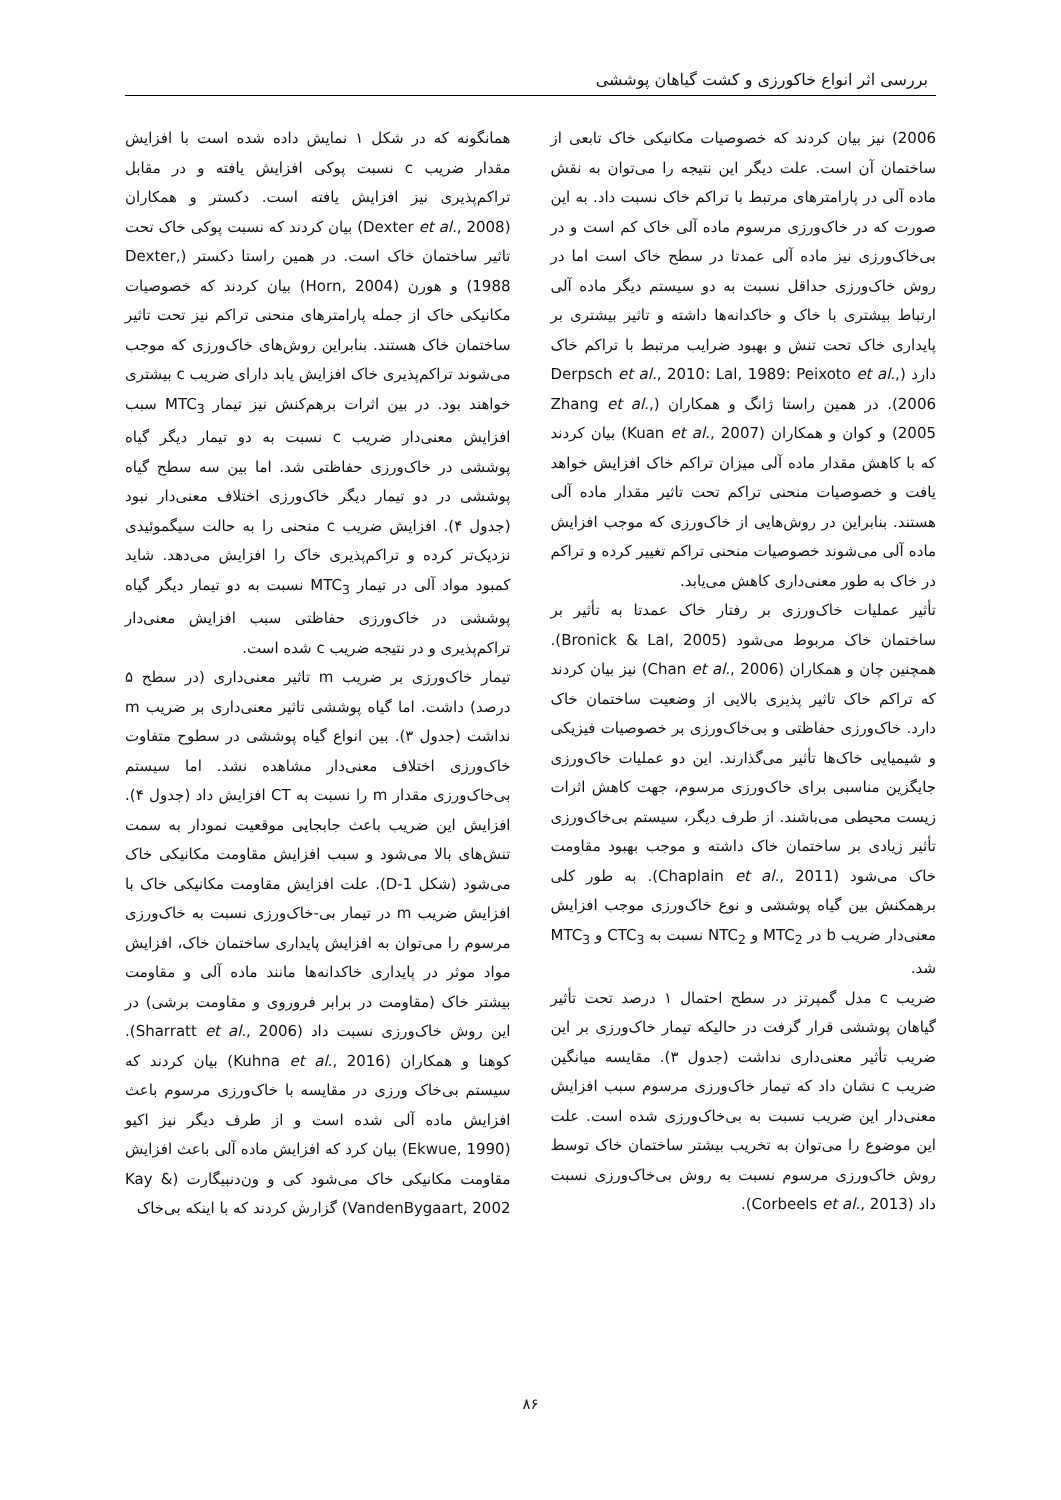بررسی اثر انواع خاکورزی و کشت گیاهان پوششی
2006) نیز بیان کردند که خصوصیات مکانیکی خاک تابعی از ساختمان آن است. علت دیگر این نتیجه را می‌توان به نقش ماده آلی در پارامترهای مرتبط با تراکم خاک نسبت داد. به این صورت که در خاک‌ورزی مرسوم ماده آلی خاک کم است و در بی‌خاک‌ورزی نیز ماده آلی عمدتا در سطح خاک است اما در روش خاک‌ورزی حداقل نسبت به دو سیستم دیگر ماده آلی ارتباط بیشتری با خاک و خاکدانه‌ها داشته و تاثیر بیشتری بر پایداری خاک تحت تنش و بهبود ضرایب مرتبط با تراکم خاک دارد (Derpsch et al., 2010: Lal, 1989: Peixoto et al., 2006). در همین راستا ژانگ و همکاران (Zhang et al., 2005) و کوان و همکاران (Kuan et al., 2007) بیان کردند که با کاهش مقدار ماده آلی میزان تراکم خاک افزایش خواهد یافت و خصوصیات منحنی تراکم تحت تاثیر مقدار ماده آلی هستند. بنابراین در روش‌هایی از خاک‌ورزی که موجب افزایش ماده آلی می‌شوند خصوصیات منحنی تراکم تغییر کرده و تراکم در خاک به طور معنی‌داری کاهش می‌یابد.
تأثیر عملیات خاک‌ورزی بر رفتار خاک عمدتا به تأثیر بر ساختمان خاک مربوط می‌شود (Bronick & Lal, 2005). همچنین چان و همکاران (Chan et al., 2006) نیز بیان کردند که تراکم خاک تاثیر پذیری بالایی از وضعیت ساختمان خاک دارد. خاک‌ورزی حفاظتی و بی‌خاک‌ورزی بر خصوصیات فیزیکی و شیمیایی خاک‌ها تأثیر می‌گذارند. این دو عملیات خاک‌ورزی جایگزین مناسبی برای خاک‌ورزی مرسوم، جهت کاهش اثرات زیست محیطی می‌باشند. از طرف دیگر، سیستم بی‌خاک‌ورزی تأثیر زیادی بر ساختمان خاک داشته و موجب بهبود مقاومت خاک می‌شود (Chaplain et al., 2011). به طور کلی برهمکنش بین گیاه پوششی و نوع خاک‌ورزی موجب افزایش معنی‌دار ضریب b در MTC<sub>2</sub> و NTC<sub>2</sub> نسبت به CTC<sub>3</sub> و MTC<sub>3</sub> شد.
ضریب c مدل گمپرتز در سطح احتمال ۱ درصد تحت تأثیر گیاهان پوششی قرار گرفت در حالیکه تیمار خاک‌ورزی بر این ضریب تأثیر معنی‌داری نداشت (جدول ۳). مقایسه میانگین ضریب c نشان داد که تیمار خاک‌ورزی مرسوم سبب افزایش معنی‌دار این ضریب نسبت به بی‌خاک‌ورزی شده است. علت این موضوع را می‌توان به تخریب بیشتر ساختمان خاک توسط روش خاک‌ورزی مرسوم نسبت به روش بی‌خاک‌ورزی نسبت داد (Corbeels et al., 2013).
همانگونه که در شکل ۱ نمایش داده شده است با افزایش مقدار ضریب c نسبت پوکی افزایش یافته و در مقابل تراکم‌پذیری نیز افزایش یافته است. دکستر و همکاران (Dexter et al., 2008) بیان کردند که نسبت پوکی خاک تحت تاثیر ساختمان خاک است. در همین راستا دکستر (Dexter, 1988) و هورن (Horn, 2004) بیان کردند که خصوصیات مکانیکی خاک از جمله پارامترهای منحنی تراکم نیز تحت تاثیر ساختمان خاک هستند. بنابراین روش‌های خاک‌ورزی که موجب می‌شوند تراکم‌پذیری خاک افزایش یابد دارای ضریب c بیشتری خواهند بود. در بین اثرات برهم‌کنش نیز تیمار MTC<sub>3</sub> سبب افزایش معنی‌دار ضریب c نسبت به دو تیمار دیگر گیاه پوششی در خاک‌ورزی حفاظتی شد. اما بین سه سطح گیاه پوششی در دو تیمار دیگر خاک‌ورزی اختلاف معنی‌دار نبود (جدول ۴). افزایش ضریب c منحنی را به حالت سیگموئیدی نزدیک‌تر کرده و تراکم‌پذیری خاک را افزایش می‌دهد. شاید کمبود مواد آلی در تیمار MTC<sub>3</sub> نسبت به دو تیمار دیگر گیاه پوششی در خاک‌ورزی حفاظتی سبب افزایش معنی‌دار تراکم‌پذیری و در نتیجه ضریب c شده است.
تیمار خاک‌ورزی بر ضریب m تاثیر معنی‌داری (در سطح ۵ درصد) داشت. اما گیاه پوششی تاثیر معنی‌داری بر ضریب m نداشت (جدول ۳). بین انواع گیاه پوششی در سطوح متفاوت خاک‌ورزی اختلاف معنی‌دار مشاهده نشد. اما سیستم بی‌خاک‌ورزی مقدار m را نسبت به CT افزایش داد (جدول ۴). افزایش این ضریب باعث جابجایی موقعیت نمودار به سمت تنش‌های بالا می‌شود و سبب افزایش مقاومت مکانیکی خاک می‌شود (شکل D-1). علت افزایش مقاومت مکانیکی خاک با افزایش ضریب m در تیمار بی-خاک‌ورزی نسبت به خاک‌ورزی مرسوم را می‌توان به افزایش پایداری ساختمان خاک، افزایش مواد موثر در پایداری خاکدانه‌ها مانند ماده آلی و مقاومت بیشتر خاک (مقاومت در برابر فروروی و مقاومت برشی) در این روش خاک‌ورزی نسبت داد (Sharratt et al., 2006). کوهنا و همکاران (Kuhna et al., 2016) بیان کردند که سیستم بی‌خاک ورزی در مقایسه با خاک‌ورزی مرسوم باعث افزایش ماده آلی شده است و از طرف دیگر نیز اکیو (Ekwue, 1990) بیان کرد که افزایش ماده آلی باعث افزایش مقاومت مکانیکی خاک می‌شود کی و ون‌دنبیگارت (Kay & VandenBygaart, 2002) گزارش کردند که با اینکه بی‌خاک
۸۶